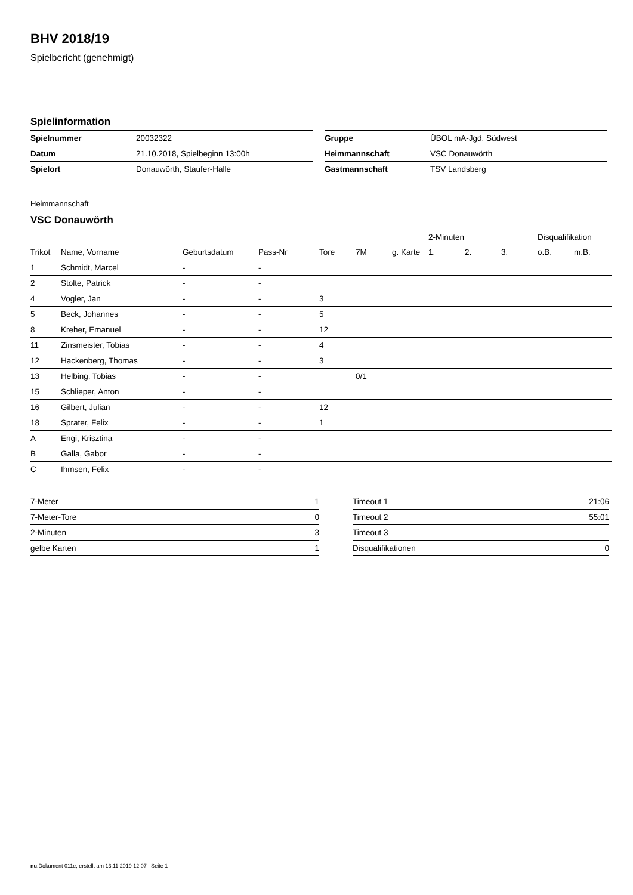BHV 2018/19
Spielbericht (genehmigt)
Spielinformation
| Spielnummer | 20032322 |
| Datum | 21.10.2018, Spielbeginn 13:00h |
| Spielort | Donauwörth, Staufer-Halle |
| Gruppe | ÜBOL mA-Jgd. Südwest |
| Heimmannschaft | VSC Donauwörth |
| Gastmannschaft | TSV Landsberg |
Heimmannschaft
VSC Donauwörth
| | | | | | | | 2-Minuten | | | Disqualifikation | |
| --- | --- | --- | --- | --- | --- | --- | --- | --- | --- | --- | --- |
| Trikot | Name, Vorname | Geburtsdatum | Pass-Nr | Tore | 7M | g. Karte | 1. | 2. | 3. | o.B. | m.B. |
| 1 | Schmidt, Marcel | - | - | | | | | | | | |
| 2 | Stolte, Patrick | - | - | | | | | | | | |
| 4 | Vogler, Jan | - | - | 3 | | | | | | | |
| 5 | Beck, Johannes | - | - | 5 | | | | | | | |
| 8 | Kreher, Emanuel | - | - | 12 | | | | | | | |
| 11 | Zinsmeister, Tobias | - | - | 4 | | | | | | | |
| 12 | Hackenberg, Thomas | - | - | 3 | | | | | | | |
| 13 | Helbing, Tobias | - | - | | 0/1 | | | | | | |
| 15 | Schlieper, Anton | - | - | | | | | | | | |
| 16 | Gilbert, Julian | - | - | 12 | | | | | | | |
| 18 | Sprater, Felix | - | - | 1 | | | | | | | |
| A | Engi, Krisztina | - | - | | | | | | | | |
| B | Galla, Gabor | - | - | | | | | | | | |
| C | Ihmsen, Felix | - | - | | | | | | | | |
| 7-Meter | 1 |
| 7-Meter-Tore | 0 |
| 2-Minuten | 3 |
| gelbe Karten | 1 |
| Timeout 1 | 21:06 |
| Timeout 2 | 55:01 |
| Timeout 3 | |
| Disqualifikationen | 0 |
nu.Dokument 011e, erstellt am 13.11.2019 12:07 | Seite 1